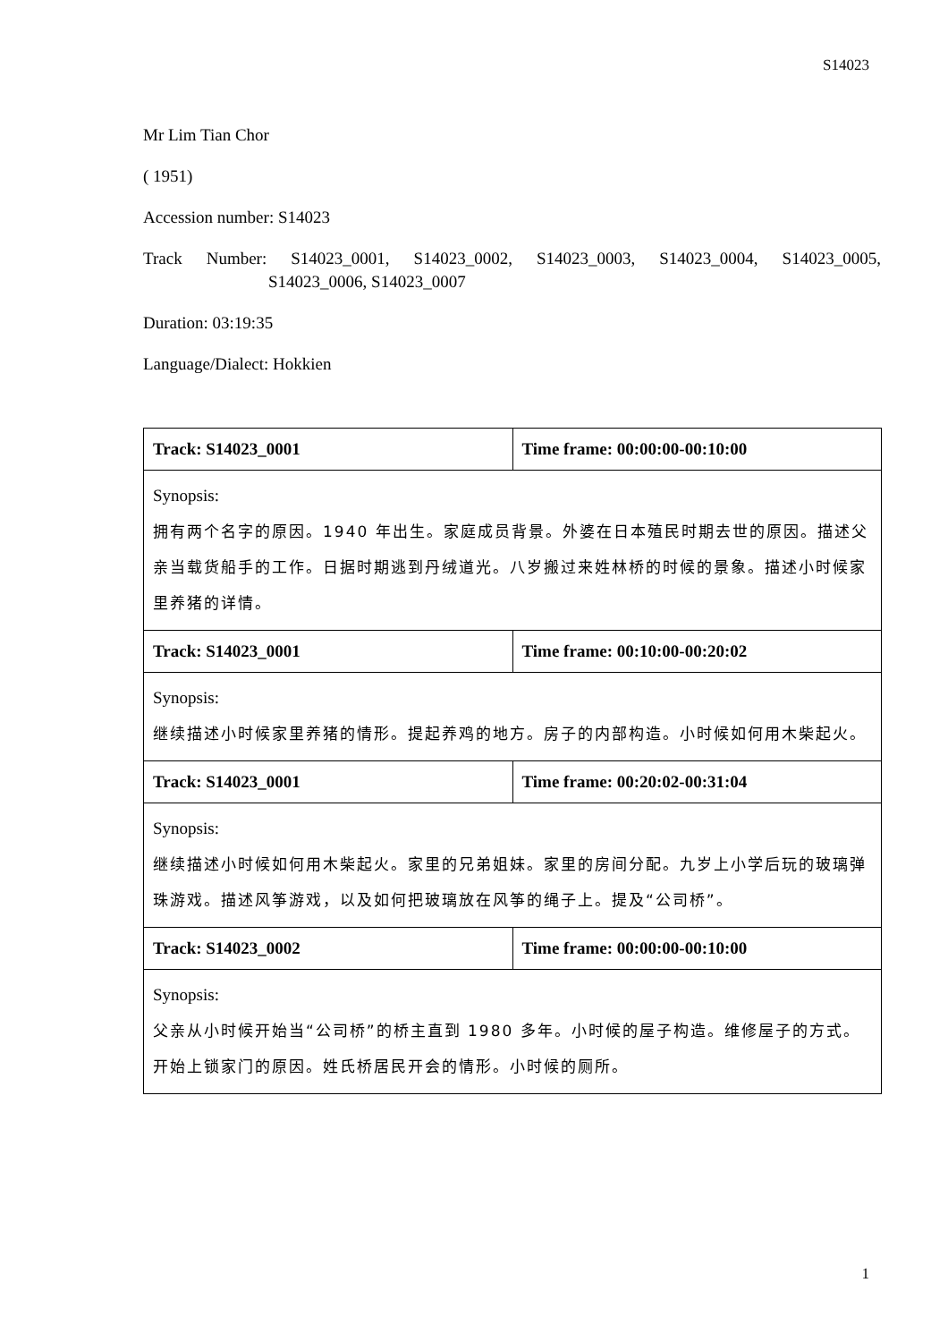S14023
Mr Lim Tian Chor
( 1951)
Accession number: S14023
Track Number: S14023_0001, S14023_0002, S14023_0003, S14023_0004, S14023_0005,
S14023_0006, S14023_0007
Duration: 03:19:35
Language/Dialect: Hokkien
| Track: S14023_0001 | Time frame: 00:00:00-00:10:00 |
| --- | --- |
| Synopsis: 拥有两个名字的原因。1940 年出生。家庭成员背景。外婆在日本殖民时期去世的原因。描述父亲当载货船手的工作。日据时期逃到丹绒道光。八岁搬过来姓林桥的时候的景象。描述小时候家里养猪的详情。 | |
| Track: S14023_0001 | Time frame: 00:10:00-00:20:02 |
| Synopsis: 继续描述小时候家里养猪的情形。提起养鸡的地方。房子的内部构造。小时候如何用木柴起火。 | |
| Track: S14023_0001 | Time frame: 00:20:02-00:31:04 |
| Synopsis: 继续描述小时候如何用木柴起火。家里的兄弟姐妹。家里的房间分配。九岁上小学后玩的玻璃弹珠游戏。描述风筝游戏，以及如何把玻璃放在风筝的绳子上。提及“公司桥”。 | |
| Track: S14023_0002 | Time frame: 00:00:00-00:10:00 |
| Synopsis: 父亲从小时候开始当“公司桥”的桥主直到 1980 多年。小时候的屋子构造。维修屋子的方式。开始上锁家门的原因。姓氏桥居民开会的情形。小时候的厕所。 | |
1